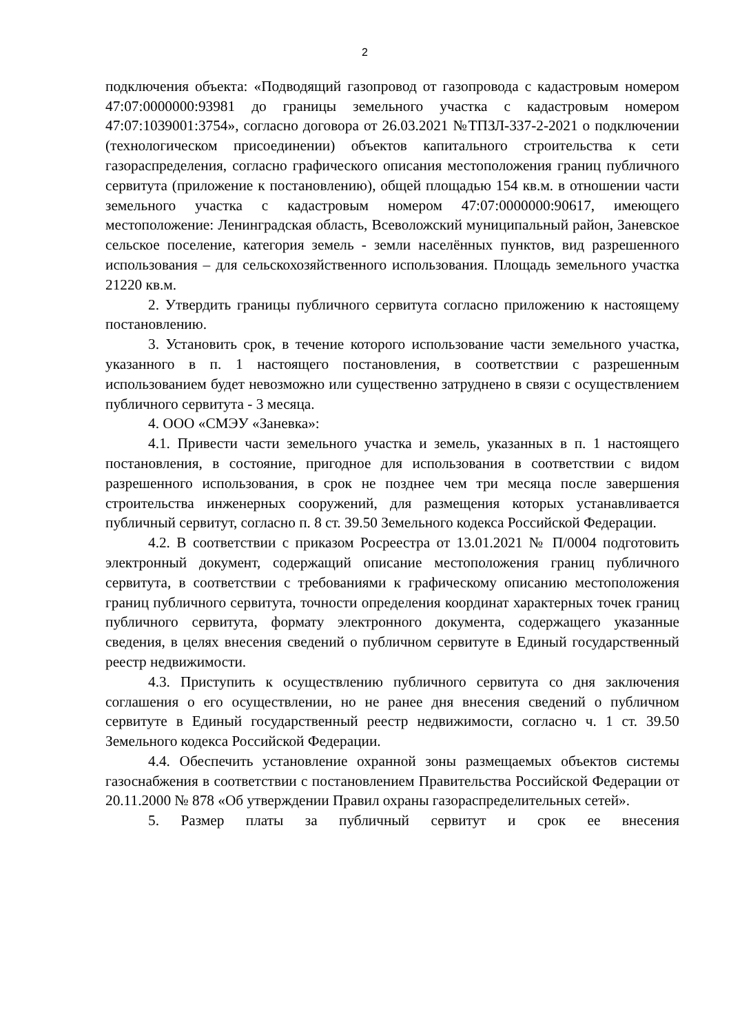2
подключения объекта: «Подводящий газопровод от газопровода с кадастровым номером 47:07:0000000:93981 до границы земельного участка с кадастровым номером 47:07:1039001:3754», согласно договора от 26.03.2021 №ТПЗЛ-337-2-2021 о подключении (технологическом присоединении) объектов капитального строительства к сети газораспределения, согласно графического описания местоположения границ публичного сервитута (приложение к постановлению), общей площадью 154 кв.м. в отношении части земельного участка с кадастровым номером 47:07:0000000:90617, имеющего местоположение: Ленинградская область, Всеволожский муниципальный район, Заневское сельское поселение, категория земель - земли населённых пунктов, вид разрешенного использования – для сельскохозяйственного использования. Площадь земельного участка 21220 кв.м.
2. Утвердить границы публичного сервитута согласно приложению к настоящему постановлению.
3. Установить срок, в течение которого использование части земельного участка, указанного в п. 1 настоящего постановления, в соответствии с разрешенным использованием будет невозможно или существенно затруднено в связи с осуществлением публичного сервитута - 3 месяца.
4. ООО «СМЭУ «Заневка»:
4.1. Привести части земельного участка и земель, указанных в п. 1 настоящего постановления, в состояние, пригодное для использования в соответствии с видом разрешенного использования, в срок не позднее чем три месяца после завершения строительства инженерных сооружений, для размещения которых устанавливается публичный сервитут, согласно п. 8 ст. 39.50 Земельного кодекса Российской Федерации.
4.2. В соответствии с приказом Росреестра от 13.01.2021 № П/0004 подготовить электронный документ, содержащий описание местоположения границ публичного сервитута, в соответствии с требованиями к графическому описанию местоположения границ публичного сервитута, точности определения координат характерных точек границ публичного сервитута, формату электронного документа, содержащего указанные сведения, в целях внесения сведений о публичном сервитуте в Единый государственный реестр недвижимости.
4.3. Приступить к осуществлению публичного сервитута со дня заключения соглашения о его осуществлении, но не ранее дня внесения сведений о публичном сервитуте в Единый государственный реестр недвижимости, согласно ч. 1 ст. 39.50 Земельного кодекса Российской Федерации.
4.4. Обеспечить установление охранной зоны размещаемых объектов системы газоснабжения в соответствии с постановлением Правительства Российской Федерации от 20.11.2000 № 878 «Об утверждении Правил охраны газораспределительных сетей».
5. Размер платы за публичный сервитут и срок ее внесения